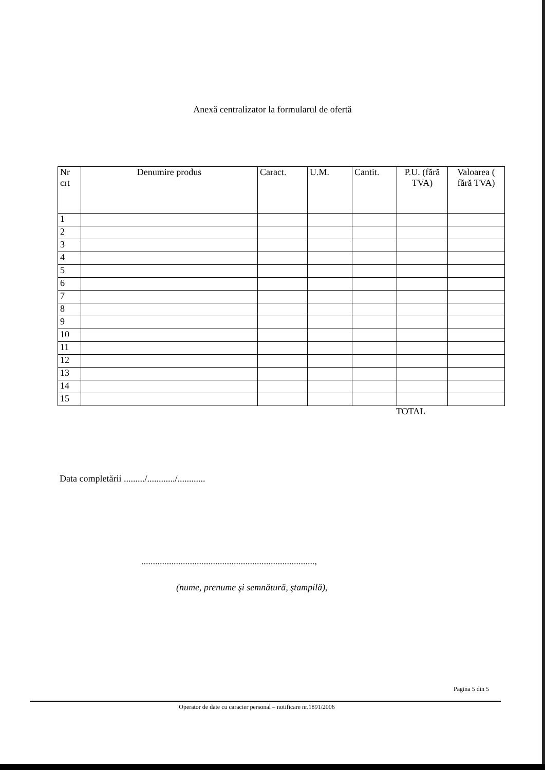Anexă centralizator la formularul de ofertă
| Nr crt | Denumire produs | Caract. | U.M. | Cantit. | P.U. (fără TVA) | Valoarea ( fără TVA) |
| --- | --- | --- | --- | --- | --- | --- |
| 1 | | | | | | |
| 2 | | | | | | |
| 3 | | | | | | |
| 4 | | | | | | |
| 5 | | | | | | |
| 6 | | | | | | |
| 7 | | | | | | |
| 8 | | | | | | |
| 9 | | | | | | |
| 10 | | | | | | |
| 11 | | | | | | |
| 12 | | | | | | |
| 13 | | | | | | |
| 14 | | | | | | |
| 15 | | | | | | |
TOTAL
Data completării ........./............/............
...........................................................................,
(nume, prenume şi semnătură, ştampilă),
Pagina 5 din 5
Operator de date cu caracter personal – notificare nr.1891/2006